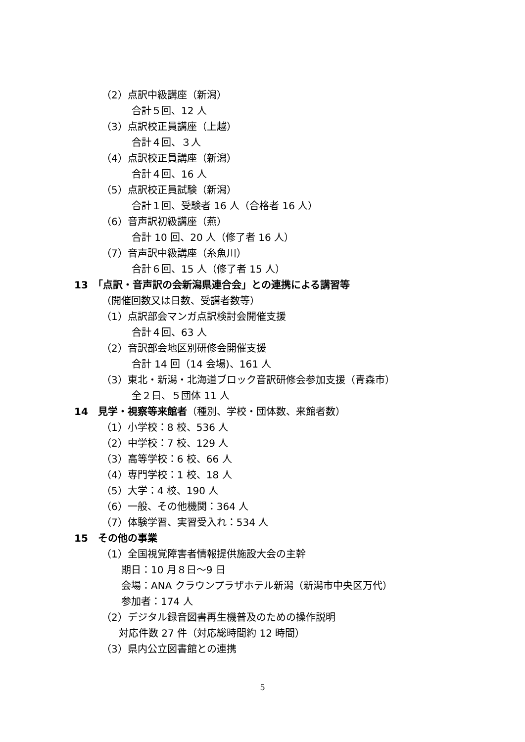（2）点訳中級講座（新潟）
合計５回、12 人
（3）点訳校正員講座（上越）
合計４回、３人
（4）点訳校正員講座（新潟）
合計４回、16 人
（5）点訳校正員試験（新潟）
合計１回、受験者 16 人（合格者 16 人）
（6）音声訳初級講座（燕）
合計 10 回、20 人（修了者 16 人）
（7）音声訳中級講座（糸魚川）
合計６回、15 人（修了者 15 人）
13　「点訳・音声訳の会新潟県連合会」との連携による講習等
（開催回数又は日数、受講者数等）
（1）点訳部会マンガ点訳検討会開催支援
合計４回、63 人
（2）音訳部会地区別研修会開催支援
合計 14 回（14 会場)、161 人
（3）東北・新潟・北海道ブロック音訳研修会参加支援（青森市）
全２日、５団体 11 人
14　見学・視察等来館者（種別、学校・団体数、来館者数）
（1）小学校：8 校、536 人
（2）中学校：7 校、129 人
（3）高等学校：6 校、66 人
（4）専門学校：1 校、18 人
（5）大学：4 校、190 人
（6）一般、その他機関：364 人
（7）体験学習、実習受入れ：534 人
15　その他の事業
（1）全国視覚障害者情報提供施設大会の主幹
期日：10 月８日～9 日
会場：ANA クラウンプラザホテル新潟（新潟市中央区万代）
参加者：174 人
（2）デジタル録音図書再生機普及のための操作説明
対応件数 27 件（対応総時間約 12 時間）
（3）県内公立図書館との連携
5